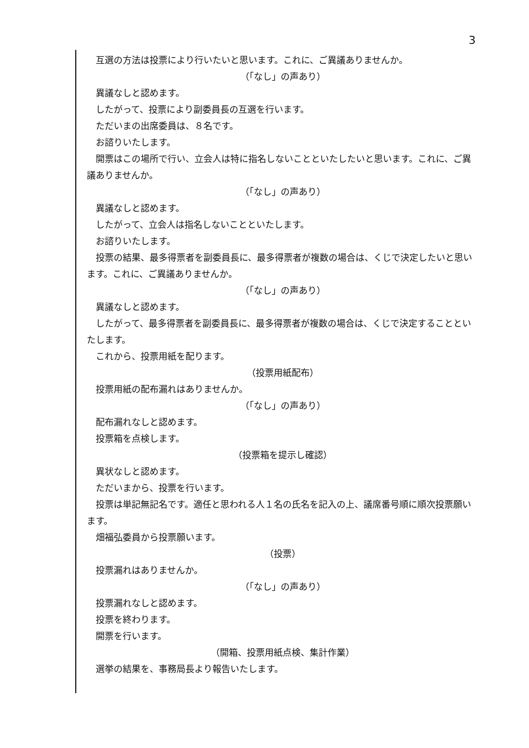3
互選の方法は投票により行いたいと思います。これに、ご異議ありませんか。
（「なし」の声あり）
異議なしと認めます。
したがって、投票により副委員長の互選を行います。
ただいまの出席委員は、８名です。
お諮りいたします。
開票はこの場所で行い、立会人は特に指名しないことといたしたいと思います。これに、ご異議ありませんか。
（「なし」の声あり）
異議なしと認めます。
したがって、立会人は指名しないことといたします。
お諮りいたします。
投票の結果、最多得票者を副委員長に、最多得票者が複数の場合は、くじで決定したいと思います。これに、ご異議ありませんか。
（「なし」の声あり）
異議なしと認めます。
したがって、最多得票者を副委員長に、最多得票者が複数の場合は、くじで決定することといたします。
これから、投票用紙を配ります。
（投票用紙配布）
投票用紙の配布漏れはありませんか。
（「なし」の声あり）
配布漏れなしと認めます。
投票箱を点検します。
（投票箱を提示し確認）
異状なしと認めます。
ただいまから、投票を行います。
投票は単記無記名です。適任と思われる人１名の氏名を記入の上、議席番号順に順次投票願います。
畑福弘委員から投票願います。
（投票）
投票漏れはありませんか。
（「なし」の声あり）
投票漏れなしと認めます。
投票を終わります。
開票を行います。
（開箱、投票用紙点検、集計作業）
選挙の結果を、事務局長より報告いたします。